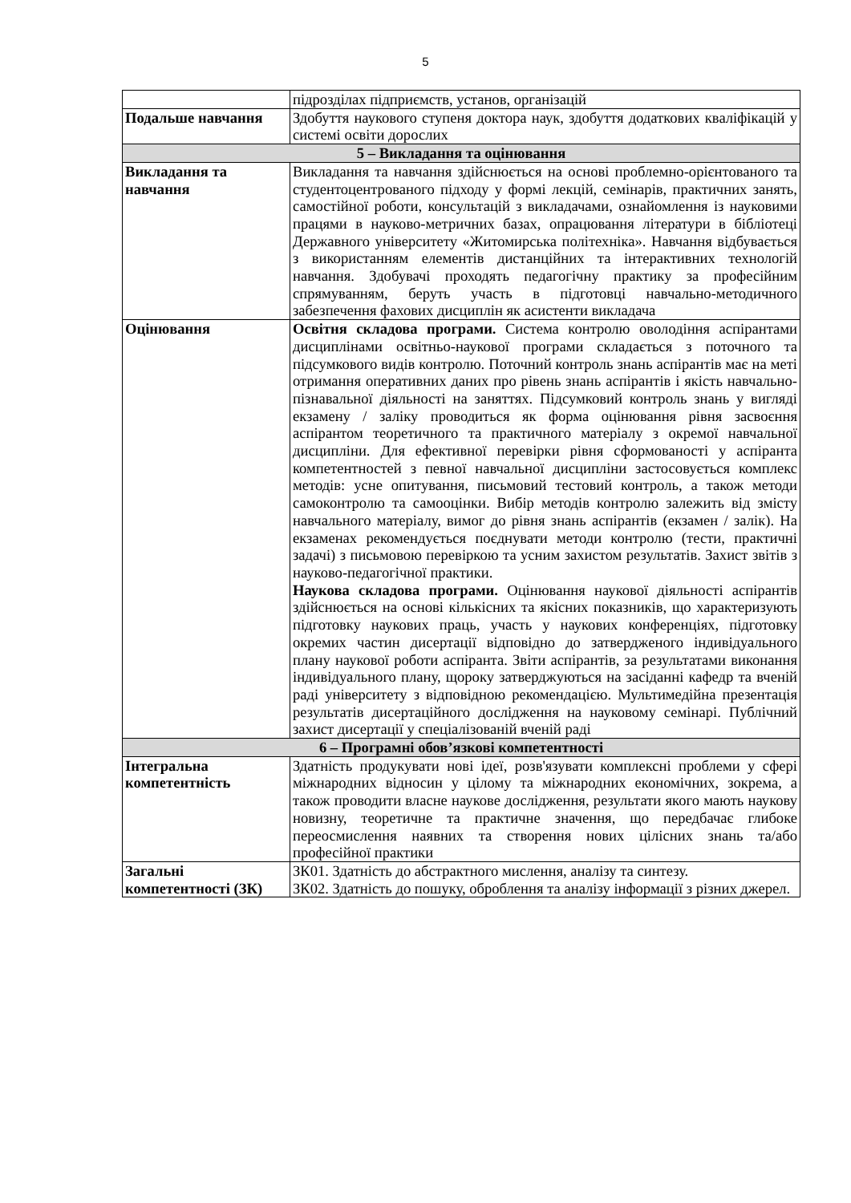5
| | підрозділах підприємств, установ, організацій |
| Подальше навчання | Здобуття наукового ступеня доктора наук, здобуття додаткових кваліфікацій у системі освіти дорослих |
| 5 – Викладання та оцінювання | |
| Викладання та навчання | Викладання та навчання здійснюється на основі проблемно-орієнтованого та студентоцентрованого підходу у формі лекцій, семінарів, практичних занять, самостійної роботи, консультацій з викладачами, ознайомлення із науковими працями в науково-метричних базах, опрацювання літератури в бібліотеці Державного університету «Житомирська політехніка». Навчання відбувається з використанням елементів дистанційних та інтерактивних технологій навчання. Здобувачі проходять педагогічну практику за професійним спрямуванням, беруть участь в підготовці навчально-методичного забезпечення фахових дисциплін як асистенти викладача |
| Оцінювання | Освітня складова програми. Система контролю оволодіння аспірантами дисциплінами освітньо-наукової програми складається з поточного та підсумкового видів контролю. Поточний контроль знань аспірантів має на меті отримання оперативних даних про рівень знань аспірантів і якість навчально-пізнавальної діяльності на заняттях. Підсумковий контроль знань у вигляді екзамену / заліку проводиться як форма оцінювання рівня засвоєння аспірантом теоретичного та практичного матеріалу з окремої навчальної дисципліни. Для ефективної перевірки рівня сформованості у аспіранта компетентностей з певної навчальної дисципліни застосовується комплекс методів: усне опитування, письмовий тестовий контроль, а також методи самоконтролю та самооцінки. Вибір методів контролю залежить від змісту навчального матеріалу, вимог до рівня знань аспірантів (екзамен / залік). На екзаменах рекомендується поєднувати методи контролю (тести, практичні задачі) з письмовою перевіркою та усним захистом результатів. Захист звітів з науково-педагогічної практики. Наукова складова програми. Оцінювання наукової діяльності аспірантів здійснюється на основі кількісних та якісних показників, що характеризують підготовку наукових праць, участь у наукових конференціях, підготовку окремих частин дисертації відповідно до затвердженого індивідуального плану наукової роботи аспіранта. Звіти аспірантів, за результатами виконання індивідуального плану, щороку затверджуються на засіданні кафедр та вченій раді університету з відповідною рекомендацією. Мультимедійна презентація результатів дисертаційного дослідження на науковому семінарі. Публічний захист дисертації у спеціалізованій вченій раді |
| 6 – Програмні обов’язкові компетентності | |
| Інтегральна компетентність | Здатність продукувати нові ідеї, розв'язувати комплексні проблеми у сфері міжнародних відносин у цілому та міжнародних економічних, зокрема, а також проводити власне наукове дослідження, результати якого мають наукову новизну, теоретичне та практичне значення, що передбачає глибоке переосмислення наявних та створення нових цілісних знань та/або професійної практики |
| Загальні компетентності (ЗК) | ЗК01. Здатність до абстрактного мислення, аналізу та синтезу. ЗК02. Здатність до пошуку, оброблення та аналізу інформації з різних джерел. |